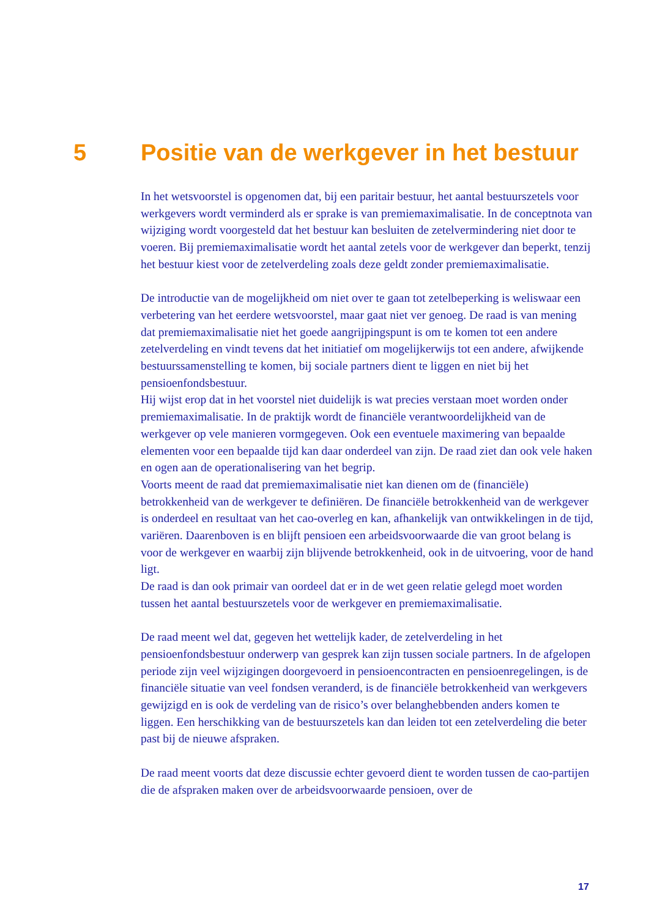5 Positie van de werkgever in het bestuur
In het wetsvoorstel is opgenomen dat, bij een paritair bestuur, het aantal bestuurszetels voor werkgevers wordt verminderd als er sprake is van premiemaximalisatie. In de conceptnota van wijziging wordt voorgesteld dat het bestuur kan besluiten de zetelvermindering niet door te voeren. Bij premiemaximalisatie wordt het aantal zetels voor de werkgever dan beperkt, tenzij het bestuur kiest voor de zetelverdeling zoals deze geldt zonder premiemaximalisatie.
De introductie van de mogelijkheid om niet over te gaan tot zetelbeperking is weliswaar een verbetering van het eerdere wetsvoorstel, maar gaat niet ver genoeg. De raad is van mening dat premiemaximalisatie niet het goede aangrijpingspunt is om te komen tot een andere zetelverdeling en vindt tevens dat het initiatief om mogelijkerwijs tot een andere, afwijkende bestuurssamenstelling te komen, bij sociale partners dient te liggen en niet bij het pensioenfondsbestuur.
Hij wijst erop dat in het voorstel niet duidelijk is wat precies verstaan moet worden onder premiemaximalisatie. In de praktijk wordt de financiële verantwoordelijkheid van de werkgever op vele manieren vormgegeven. Ook een eventuele maximering van bepaalde elementen voor een bepaalde tijd kan daar onderdeel van zijn. De raad ziet dan ook vele haken en ogen aan de operationalisering van het begrip.
Voorts meent de raad dat premiemaximalisatie niet kan dienen om de (financiële) betrokkenheid van de werkgever te definiëren. De financiële betrokkenheid van de werkgever is onderdeel en resultaat van het cao-overleg en kan, afhankelijk van ontwikkelingen in de tijd, variëren. Daarenboven is en blijft pensioen een arbeidsvoorwaarde die van groot belang is voor de werkgever en waarbij zijn blijvende betrokkenheid, ook in de uitvoering, voor de hand ligt.
De raad is dan ook primair van oordeel dat er in de wet geen relatie gelegd moet worden tussen het aantal bestuurszetels voor de werkgever en premiemaximalisatie.
De raad meent wel dat, gegeven het wettelijk kader, de zetelverdeling in het pensioenfondsbestuur onderwerp van gesprek kan zijn tussen sociale partners. In de afgelopen periode zijn veel wijzigingen doorgevoerd in pensioencontracten en pensioenregelingen, is de financiële situatie van veel fondsen veranderd, is de financiële betrokkenheid van werkgevers gewijzigd en is ook de verdeling van de risico’s over belanghebbenden anders komen te liggen. Een herschikking van de bestuurszetels kan dan leiden tot een zetelverdeling die beter past bij de nieuwe afspraken.
De raad meent voorts dat deze discussie echter gevoerd dient te worden tussen de cao-partijen die de afspraken maken over de arbeidsvoorwaarde pensioen, over de
17